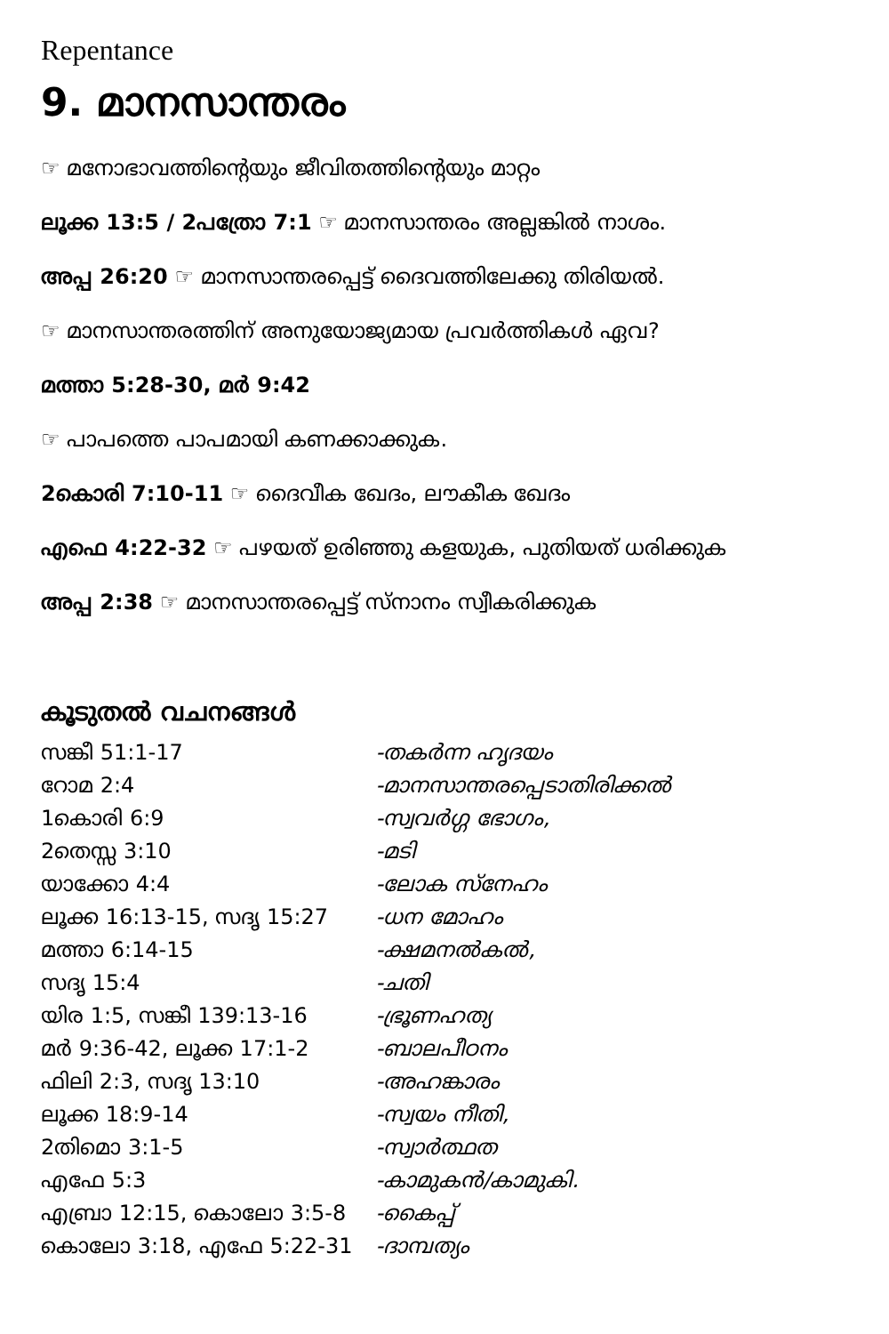Repentance
9. മാനസാന്തരം
☞ മനോഭാവത്തിന്റെയും ജീവിതത്തിന്റെയും മാറ്റം
ലൂക്ക 13:5 / 2പത്രോ 7:1 ☞ മാനസാന്തരം അല്ലങ്കിൽ നാശം.
അപ്പ 26:20 ☞ മാനസാന്തരപ്പെട്ട് ദൈവത്തിലേക്കു തിരിയൽ.
☞ മാനസാന്തരത്തിന് അനുയോജ്യമായ പ്രവർത്തികൾ ഏവ?
മത്താ 5:28-30, മർ 9:42
☞ പാപത്തെ പാപമായി കണക്കാക്കുക.
2കൊരി 7:10-11 ☞ ദൈവീക ഖേദം, ലൗകീക ഖേദം
എഫെ 4:22-32 ☞ പഴയത് ഉരിഞ്ഞു കളയുക, പുതിയത് ധരിക്കുക
അപ്പ 2:38 ☞ മാനസാന്തരപ്പെട്ട് സ്നാനം സ്വീകരിക്കുക
കൂടുതൽ വചനങ്ങൾ
| സങ്കീ 51:1-17 | -തകർന്ന ഹൃദയം |
| റോമ 2:4 | -മാനസാന്തരപ്പെടാതിരിക്കൽ |
| 1കൊരി 6:9 | -സ്വവർഗ്ഗ ഭോഗം, |
| 2തെസ്സ 3:10 | -മടി |
| യാക്കോ 4:4 | -ലോക സ്നേഹം |
| ലൂക്ക 16:13-15, സദൃ 15:27 | -ധന മോഹം |
| മത്താ 6:14-15 | -ക്ഷമനൽകൽ, |
| സദൃ 15:4 | -ചതി |
| യിര 1:5, സങ്കീ 139:13-16 | -ഭ്രൂണഹത്യ |
| മർ 9:36-42, ലൂക്ക 17:1-2 | -ബാലപീഠനം |
| ഫിലി 2:3, സദൃ 13:10 | -അഹങ്കാരം |
| ലൂക്ക 18:9-14 | -സ്വയം നീതി, |
| 2തിമൊ 3:1-5 | -സ്വാർത്ഥത |
| എഫേ 5:3 | -കാമുകൻ/കാമുകി. |
| എബ്രാ 12:15, കൊലോ 3:5-8 | -കൈപ്പ് |
| കൊലോ 3:18, എഫേ 5:22-31 | -ദാമ്പത്യം |